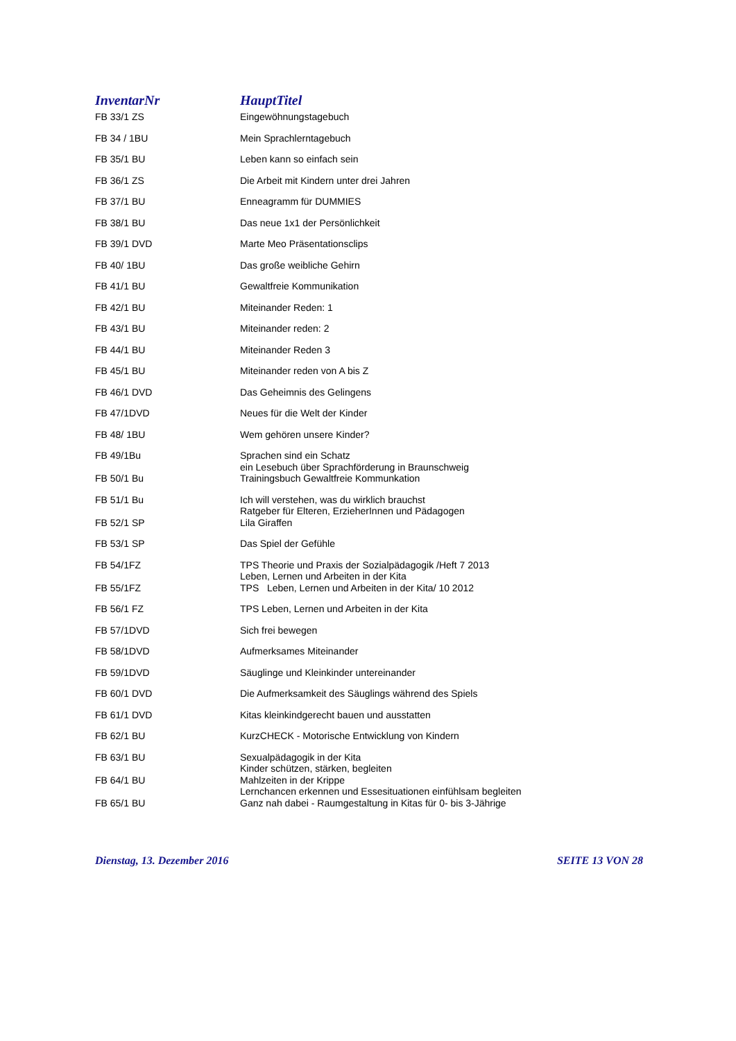| InventarNr | HauptTitel |
| --- | --- |
| FB 33/1 ZS | Eingewöhnungstagebuch |
| FB 34 / 1BU | Mein Sprachlerntagebuch |
| FB 35/1 BU | Leben kann so einfach sein |
| FB 36/1 ZS | Die Arbeit mit Kindern unter drei Jahren |
| FB 37/1 BU | Enneagramm für DUMMIES |
| FB 38/1 BU | Das neue 1x1 der Persönlichkeit |
| FB 39/1 DVD | Marte Meo Präsentationsclips |
| FB 40/ 1BU | Das große weibliche Gehirn |
| FB 41/1 BU | Gewaltfreie Kommunikation |
| FB 42/1 BU | Miteinander Reden: 1 |
| FB 43/1 BU | Miteinander reden: 2 |
| FB 44/1 BU | Miteinander Reden 3 |
| FB 45/1 BU | Miteinander reden von A bis Z |
| FB 46/1 DVD | Das Geheimnis des Gelingens |
| FB 47/1DVD | Neues für die Welt der Kinder |
| FB 48/ 1BU | Wem gehören unsere Kinder? |
| FB 49/1Bu | Sprachen sind ein Schatz ein Lesebuch über Sprachförderung in Braunschweig |
| FB 50/1 Bu | Trainingsbuch Gewaltfreie Kommunkation |
| FB 51/1 Bu | Ich will verstehen, was du wirklich brauchst Ratgeber für Elteren, ErzieherInnen und Pädagogen |
| FB 52/1 SP | Lila Giraffen |
| FB 53/1 SP | Das Spiel der Gefühle |
| FB 54/1FZ | TPS Theorie und Praxis der Sozialpädagogik /Heft 7 2013 Leben, Lernen und Arbeiten in der Kita |
| FB 55/1FZ | TPS Leben, Lernen und Arbeiten in der Kita/ 10 2012 |
| FB 56/1 FZ | TPS Leben, Lernen und Arbeiten in der Kita |
| FB 57/1DVD | Sich frei bewegen |
| FB 58/1DVD | Aufmerksames Miteinander |
| FB 59/1DVD | Säuglinge und Kleinkinder untereinander |
| FB 60/1 DVD | Die Aufmerksamkeit des Säuglings während des Spiels |
| FB 61/1 DVD | Kitas kleinkindgerecht bauen und ausstatten |
| FB 62/1 BU | KurzCHECK - Motorische Entwicklung von Kindern |
| FB 63/1 BU | Sexualpädagogik in der Kita Kinder schützen, stärken, begleiten |
| FB 64/1 BU | Mahlzeiten in der Krippe Lernchancen erkennen und Essesituationen einfühlsam begleiten |
| FB 65/1 BU | Ganz nah dabei - Raumgestaltung in Kitas für 0- bis 3-Jährige |
Dienstag, 13. Dezember 2016 SEITE 13 VON 28